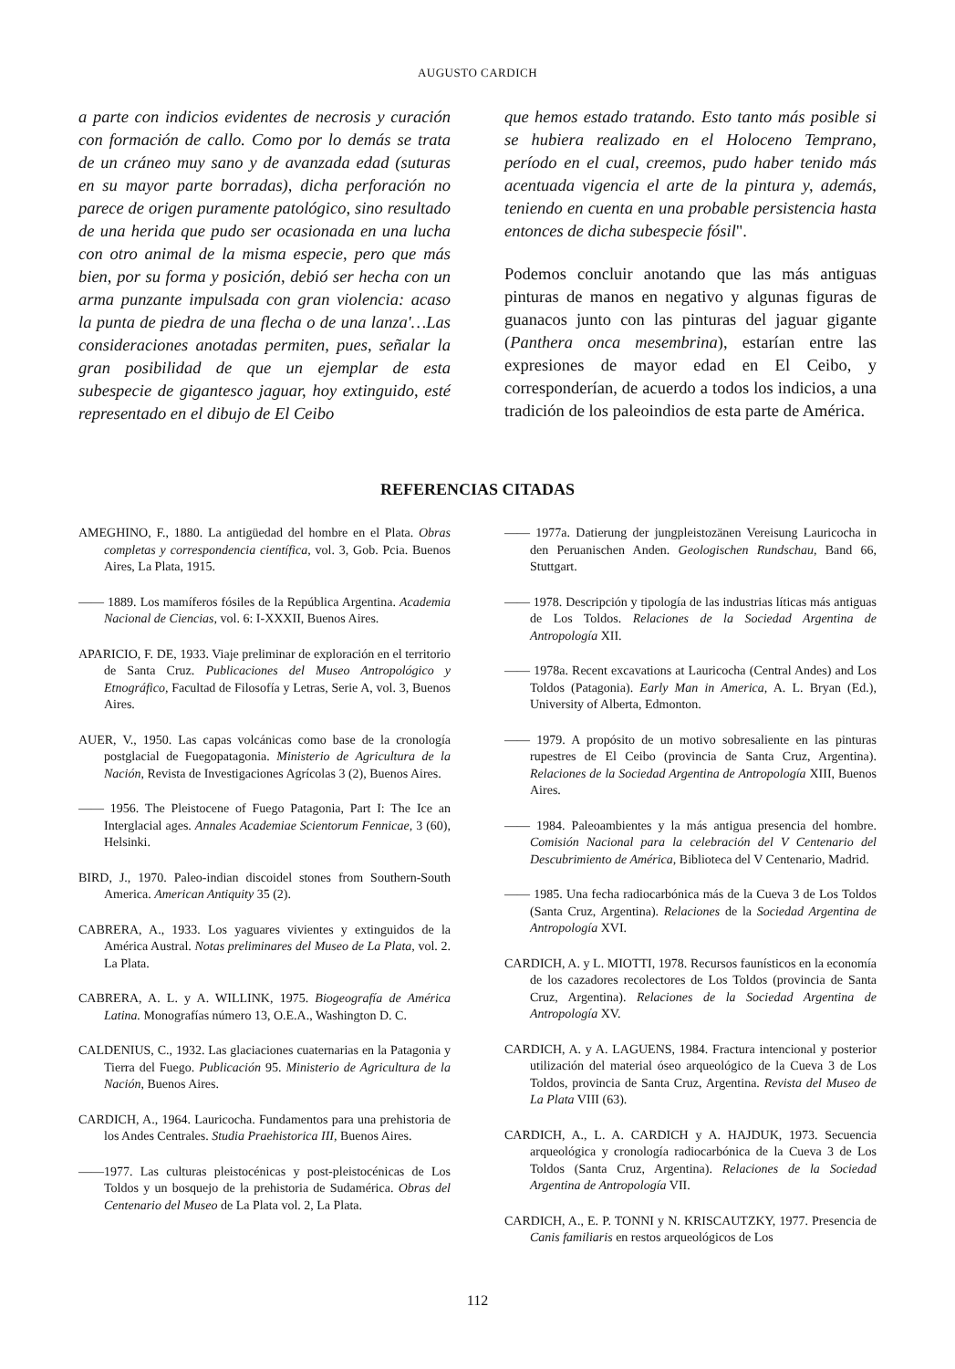AUGUSTO CARDICH
a parte con indicios evidentes de necrosis y curación con formación de callo. Como por lo demás se trata de un cráneo muy sano y de avanzada edad (suturas en su mayor parte borradas), dicha perforación no parece de origen puramente patológico, sino resultado de una herida que pudo ser ocasionada en una lucha con otro animal de la misma especie, pero que más bien, por su forma y posición, debió ser hecha con un arma punzante impulsada con gran violencia: acaso la punta de piedra de una flecha o de una lanza'…Las consideraciones anotadas permiten, pues, señalar la gran posibilidad de que un ejemplar de esta subespecie de gigantesco jaguar, hoy extinguido, esté representado en el dibujo de El Ceibo
que hemos estado tratando. Esto tanto más posible si se hubiera realizado en el Holoceno Temprano, período en el cual, creemos, pudo haber tenido más acentuada vigencia el arte de la pintura y, además, teniendo en cuenta en una probable persistencia hasta entonces de dicha subespecie fósil".
Podemos concluir anotando que las más antiguas pinturas de manos en negativo y algunas figuras de guanacos junto con las pinturas del jaguar gigante (Panthera onca mesembrina), estarían entre las expresiones de mayor edad en El Ceibo, y corresponderían, de acuerdo a todos los indicios, a una tradición de los paleoindios de esta parte de América.
REFERENCIAS CITADAS
AMEGHINO, F., 1880. La antigüedad del hombre en el Plata. Obras completas y correspondencia científica, vol. 3, Gob. Pcia. Buenos Aires, La Plata, 1915.
—— 1889. Los mamíferos fósiles de la República Argentina. Academia Nacional de Ciencias, vol. 6: I-XXXII, Buenos Aires.
APARICIO, F. DE, 1933. Viaje preliminar de exploración en el territorio de Santa Cruz. Publicaciones del Museo Antropológico y Etnográfico, Facultad de Filosofía y Letras, Serie A, vol. 3, Buenos Aires.
AUER, V., 1950. Las capas volcánicas como base de la cronología postglacial de Fuegopatagonia. Ministerio de Agricultura de la Nación, Revista de Investigaciones Agrícolas 3 (2), Buenos Aires.
—— 1956. The Pleistocene of Fuego Patagonia, Part I: The Ice an Interglacial ages. Annales Academiae Scientorum Fennicae, 3 (60), Helsinki.
BIRD, J., 1970. Paleo-indian discoidel stones from Southern-South America. American Antiquity 35 (2).
CABRERA, A., 1933. Los yaguares vivientes y extinguidos de la América Austral. Notas preliminares del Museo de La Plata, vol. 2. La Plata.
CABRERA, A. L. y A. WILLINK, 1975. Biogeografía de América Latina. Monografías número 13, O.E.A., Washington D. C.
CALDENIUS, C., 1932. Las glaciaciones cuaternarias en la Patagonia y Tierra del Fuego. Publicación 95. Ministerio de Agricultura de la Nación, Buenos Aires.
CARDICH, A., 1964. Lauricocha. Fundamentos para una prehistoria de los Andes Centrales. Studia Praehistorica III, Buenos Aires.
——1977. Las culturas pleistocénicas y post-pleistocénicas de Los Toldos y un bosquejo de la prehistoria de Sudamérica. Obras del Centenario del Museo de La Plata vol. 2, La Plata.
—— 1977a. Datierung der jungpleistozänen Vereisung Lauricocha in den Peruanischen Anden. Geologischen Rundschau, Band 66, Stuttgart.
—— 1978. Descripción y tipología de las industrias líticas más antiguas de Los Toldos. Relaciones de la Sociedad Argentina de Antropología XII.
—— 1978a. Recent excavations at Lauricocha (Central Andes) and Los Toldos (Patagonia). Early Man in America, A. L. Bryan (Ed.), University of Alberta, Edmonton.
—— 1979. A propósito de un motivo sobresaliente en las pinturas rupestres de El Ceibo (provincia de Santa Cruz, Argentina). Relaciones de la Sociedad Argentina de Antropología XIII, Buenos Aires.
—— 1984. Paleoambientes y la más antigua presencia del hombre. Comisión Nacional para la celebración del V Centenario del Descubrimiento de América, Biblioteca del V Centenario, Madrid.
—— 1985. Una fecha radiocarbónica más de la Cueva 3 de Los Toldos (Santa Cruz, Argentina). Relaciones de la Sociedad Argentina de Antropología XVI.
CARDICH, A. y L. MIOTTI, 1978. Recursos faunísticos en la economía de los cazadores recolectores de Los Toldos (provincia de Santa Cruz, Argentina). Relaciones de la Sociedad Argentina de Antropología XV.
CARDICH, A. y A. LAGUENS, 1984. Fractura intencional y posterior utilización del material óseo arqueológico de la Cueva 3 de Los Toldos, provincia de Santa Cruz, Argentina. Revista del Museo de La Plata VIII (63).
CARDICH, A., L. A. CARDICH y A. HAJDUK, 1973. Secuencia arqueológica y cronología radiocarbónica de la Cueva 3 de Los Toldos (Santa Cruz, Argentina). Relaciones de la Sociedad Argentina de Antropología VII.
CARDICH, A., E. P. TONNI y N. KRISCAUTZKY, 1977. Presencia de Canis familiaris en restos arqueológicos de Los
112